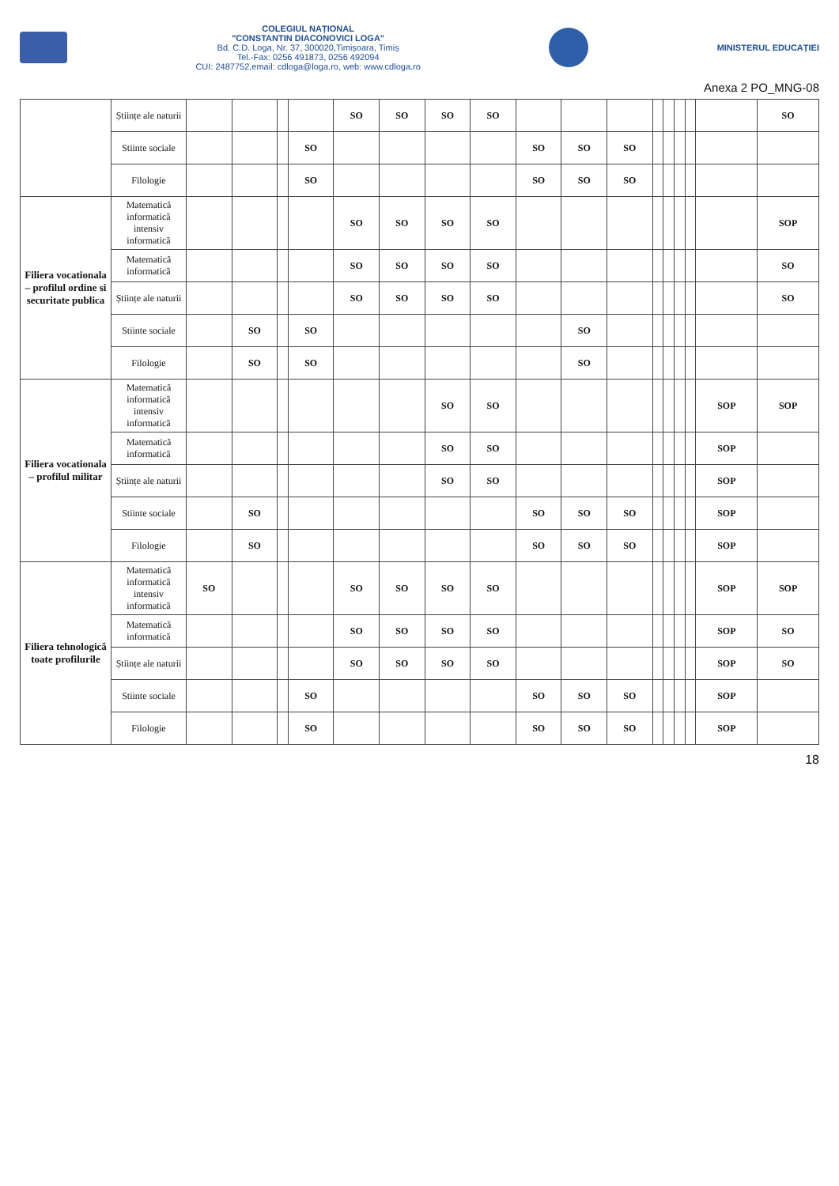COLEGIUL NAȚIONAL
"CONSTANTIN DIACONOVICI LOGA"
Bd. C.D. Loga, Nr. 37, 300020,Timișoara, Timiș
Tel.-Fax: 0256 491873, 0256 492094
CUI: 2487752,email: cdloga@loga.ro, web: www.cdloga.ro
MINISTERUL EDUCAȚIEI
Anexa 2 PO_MNG-08
| | Științe ale naturii | | | | | SO | SO | SO | SO | | | | | | | | | SO |
| | Stiinte sociale | | | | SO | | | | | SO | SO | SO | | | | | | |
| | Filologie | | | | SO | | | | | SO | SO | SO | | | | | | |
| Filiera vocationala – profilul ordine si securitate publica | Matematică informatică intensiv informatică | | | | | SO | SO | SO | SO | | | | | | | | | SOP |
| | Matematică informatică | | | | | SO | SO | SO | SO | | | | | | | | | SO |
| | Științe ale naturii | | | | | SO | SO | SO | SO | | | | | | | | | SO |
| | Stiinte sociale | | SO | | SO | | | | | | SO | | | | | | | |
| | Filologie | | SO | | SO | | | | | | SO | | | | | | | |
| Filiera vocationala – profilul militar | Matematică informatică intensiv informatică | | | | | | | SO | SO | | | | | | | | SOP | SOP |
| | Matematică informatică | | | | | | | SO | SO | | | | | | | | SOP | |
| | Științe ale naturii | | | | | | | SO | SO | | | | | | | | SOP | |
| | Stiinte sociale | | SO | | | | | | | SO | SO | SO | | | | | SOP | |
| | Filologie | | SO | | | | | | | SO | SO | SO | | | | | SOP | |
| Filiera tehnologică toate profilurile | Matematică informatică intensiv informatică | SO | | | | SO | SO | SO | SO | | | | | | | | SOP | SOP |
| | Matematică informatică | | | | | SO | SO | SO | SO | | | | | | | | SOP | SO |
| | Științe ale naturii | | | | | SO | SO | SO | SO | | | | | | | | SOP | SO |
| | Stiinte sociale | | | | SO | | | | | SO | SO | SO | | | | | SOP | |
| | Filologie | | | | SO | | | | | SO | SO | SO | | | | | SOP | |
18